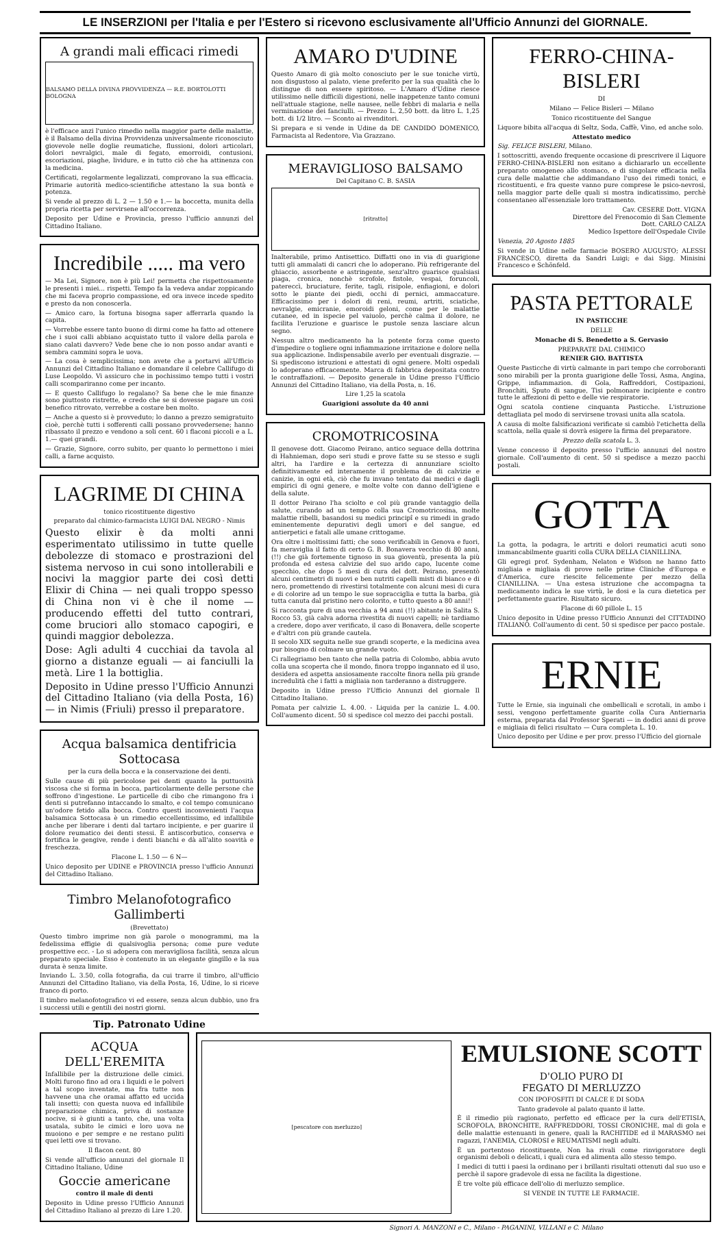LE INSERZIONI per l'Italia e per l'Estero si ricevono esclusivamente all'Ufficio Annunzi del GIORNALE.
A grandi mali efficaci rimedi
BALSAMO DELLA DIVINA PROVVIDENZA — R.E. BORTOLOTTI BOLOGNA
è l'efficace anzi l'unico rimedio nella maggior parte delle malattie, è il Balsamo della divina Provvidenza universalmente riconosciuto giovevole nelle doglie reumatiche, flussioni, dolori articolari, dolori nevralgici, male di fegato, emorroidi, contusioni, escoriazioni, piaghe, lividure, e in tutto ciò che ha attinenza con la medicina.
Certificati, regolarmente legalizzati, comprovano la sua efficacia. Primarie autorità medico-scientifiche attestano la sua bontà e potenza.
Si vende al prezzo di L. 2 — 1.50 e 1.— la boccetta, munita della propria ricetta per servirsene all'occorrenza.
Deposito per Udine e Provincia, presso l'ufficio annunzi del Cittadino Italiano.
Incredibile ..... ma vero
— Ma Lei, Signore, non è più Lei! permetta che rispettosamente le presenti i miei... rispetti. Tempo fa la vedeva andar zoppicando che mi faceva proprio compassione, ed ora invece incede spedito e presto da non conoscerla.
— Amico caro, la fortuna bisogna saper afferrarla quando la capita.
— Vorrebbe essere tanto buono di dirmi come ha fatto ad ottenere che i suoi calli abbiano acquistato tutto il valore della parola e siano calati davvero? Vede bene che io non posso andar avanti e sembra cammini sopra le uova.
— La cosa è semplicissima; non avete che a portarvi all'Ufficio Annunzi del Cittadino Italiano e domandare il celebre Callifugo di Luse Leopoldo. Vi assicuro che in pochissimo tempo tutti i vostri calli scompariranno come per incanto.
— E questo Callifugo lo regalano? Sa bene che le mie finanze sono piuttosto ristrette, e credo che se si dovesse pagare un così benefico ritrovato, verrebbe a costare ben molto.
— Anche a questo si è provveduto; lo danno a prezzo semigratuito cioè, perchè tutti i sofferenti calli possano provvedersene; hanno ribassato il prezzo e vendono a soli cent. 60 i flaconi piccoli e a L. 1.— quei grandi.
— Grazie, Signore, corro subito, per quanto lo permettono i miei calli, a farne acquisto.
LAGRIME DI CHINA
tonico ricostituente digestivo
preparato dal chimico-farmacista LUIGI DAL NEGRO - Nimis
Questo elixir è da molti anni esperimentato utilissimo in tutte quelle debolezze di stomaco e prostrazioni del sistema nervoso in cui sono intollerabili e nocivi la maggior parte dei così detti Elixir di China — nei quali troppo spesso di China non vi è che il nome — producendo effetti del tutto contrari, come bruciori allo stomaco capogiri, e quindi maggior debolezza.
Dose: Agli adulti 4 cucchiai da tavola al giorno a distanze eguali — ai fanciulli la metà. Lire 1 la bottiglia.
Deposito in Udine presso l'Ufficio Annunzi del Cittadino Italiano (via della Posta, 16) — in Nimis (Friuli) presso il preparatore.
Acqua balsamica dentifricia Sottocasa
per la cura della bocca e la conservazione dei denti.
Sulle cause di più pericolose pei denti quanto la puttuosità viscosa che si forma in bocca, particolarmente delle persone che soffrono d'ingestione. Le particelle di cibo che rimangono fra i denti si putrefanno intaccando lo smalto, e col tempo comunicano un'odore fetido alla bocca. Contro questi inconvenienti l'acqua balsamica Sottocasa è un rimedio eccellentissimo, ed infallibile anche per liberare i denti dal tartaro incipiente, e per guarire il dolore reumatico dei denti stessi. È antiscorbutico, conserva e fortifica le gengive, rende i denti bianchi e dà all'alito soavità e freschezza.
Flacone L. 1.50 — 6 N—
Unico deposito per UDINE e PROVINCIA presso l'ufficio Annunzi del Cittadino Italiano.
Timbro Melanofotografico Gallimberti
(Brevettato)
Questo timbro imprime non già parole o monogrammi, ma la fedelissima effigie di qualsivoglia persona; come pure vedute prospettive ecc. - Lo si adopera con meravigliosa facilità, senza alcun preparato speciale. Esso è contenuto in un elegante gingillo e la sua durata è senza limite.
Inviando L. 3.50, colla fotografia, da cui trarre il timbro, all'ufficio Annunzi del Cittadino Italiano, via della Posta, 16, Udine, lo si riceve franco di porto.
Il timbro melanofotografico vi ed essere, senza alcun dubbio, uno fra i successi utili e gentili dei nostri giorni.
Tip. Patronato Udine
AMARO D'UDINE
Questo Amaro di già molto conosciuto per le sue toniche virtù, non disgustoso al palato, viene preferito per la sua qualità che lo distingue di non essere spiritoso. — L'Amaro d'Udine riesce utilissimo nelle difficili digestioni, nelle inappetenze tanto comuni nell'attuale stagione, nelle nausee, nelle febbri di malaria e nella verminazione dei fanciulli. — Prezzo L. 2,50 bott. da litro L. 1,25 bott. di 1/2 litro. — Sconto ai rivenditori.
Si prepara e si vende in Udine da DE CANDIDO DOMENICO, Farmacista al Redentore, Via Grazzano.
MERAVIGLIOSO BALSAMO
Del Capitano C. B. SASIA
[ritratto]
Inalterabile, primo Antisettico. Diffatti ono in via di guarigione tutti gli ammalati di cancri che lo adoperano. Più refrigerante del ghiaccio, assorbente e astringente, senz'altro guarisce qualsiasi piaga, cronica, nonchè scrofole, fistole, vespai, foruncoli, patereccì, bruciature, ferite, tagli, risipole, enfiagioni, e dolori sotto le piante dei piedi, occhi di pernici, ammaccature. Efficacissimo per i dolori di reni, reumi, artriti, sciatiche, nevralgie, emicranie, emoroidi geloni, come per le malattie cutanee, ed in ispecie pel vaiuolo, perchè calma il dolore, ne facilita l'eruzione e guarisce le pustole senza lasciare alcun segno.
Nessun altro medicamento ha la potente forza come questo d'impedire o togliere ogni infiammazione irritazione e dolore nella sua applicazione. Indispensabile averlo per eventuali disgrazie. — Si spediscono istruzioni e attestati di ogni genere. Molti ospedali lo adoperano efficacemente. Marca di fabbrica depositata contro le contraffazioni. — Deposito generale in Udine presso l'Ufficio Annunzi del Cittadino Italiano, via della Posta, n. 16.
Lire 1,25 la scatola
Guarigioni assolute da 40 anni
CROMOTRICOSINA
Il genovese dott. Giacomo Peirano, antico seguace della dottrina di Hahnieman, dopo seri studi e prove fatte su se stesso e sugli altri, ha l'ardire e la certezza di annunziare sciolto definitivamente ed interamente il problema de di calvizie e canizie, in ogni età, ciò che fu invano tentato dai medici e dagli empirici di ogni genere, e molte volte con danno dell'igiene e della salute.
Il dottor Peirano l'ha sciolto e col più grande vantaggio della salute, curando ad un tempo colla sua Cromotricosina, molte malattie ribelli, basandosi su medici principî e su rimedi in grado eminentemente depurativi degli umori e del sangue, ed antierpetici e fatali alle umane crittogame.
Ora oltre i moltissimi fatti; che sono verificabili in Genova e fuori, fa meraviglia il fatto di certo G. B. Bonavera vecchio di 80 anni, (!!) che già fortemente tignoso in sua gioventù, presenta la più profonda ed estesa calvizie del suo arido capo, lucente come specchio, che dopo 5 mesi di cura del dott. Peirano, presentò alcuni centimetri di nuovi e ben nutriti capelli misti di bianco e di nero, promettendo di rivestirsi totalmente con alcuni mesi di cura e di colorire ad un tempo le sue sopracciglia e tutta la barba, già tutta canuta dal pristino nero colorito, e tutto questo a 80 anni!!
Si racconta pure di una vecchia a 94 anni (!!) abitante in Salita S. Rocco 53, già calva adorna rivestita di nuovi capelli; nè tardiamo a credere, dopo aver verificato, il caso di Bonavera, delle scoperte e d'altri con più grande cautela.
Il secolo XIX seguita nelle sue grandi scoperte, e la medicina avea pur bisogno di colmare un grande vuoto.
Ci rallegriamo ben tanto che nella patria di Colombo, abbia avuto colla una scoperta che il mondo, finora troppo ingannato ed il uso, desidera ed aspetta ansiosamente raccolte finora nella più grande incredulità che i fatti a migliaia non tarderanno a distruggere.
Deposito in Udine presso l'Ufficio Annunzi del giornale Il Cittadino Italiano.
Pomata per calvizie L. 4.00. - Liquida per la canizie L. 4.00. Coll'aumento dicent. 50 si spedisce col mezzo dei pacchi postali.
FERRO-CHINA-BISLERI
DI
Milano — Felice Bisleri — Milano
Tonico ricostituente del Sangue
Liquore bibita all'acqua di Seltz, Soda, Caffè, Vino, ed anche solo.
Attestato medico
Sig. FELICE BISLERI, Milano.
I sottoscritti, avendo frequente occasione di prescrivere il Liquore FERRO-CHINA-BISLERI non esitano a dichiararlo un eccellente preparato omogeneo allo stomaco, e di singolare efficacia nella cura delle malattie che addimandano l'uso dei rimedi tonici, e ricostituenti, e fra queste vanno pure comprese le psico-nevrosi, nella maggior parte delle quali si mostra indicatissimo, perchè consentaneo all'essenziale loro trattamento.
Cav. CESERE Dott. VIGNA
Direttore del Frenocomio di San Clemente
Dott. CARLO CALZA
Medico Ispettore dell'Ospedale Civile
Venezia, 20 Agosto 1885
Si vende in Udine nelle farmacie BOSERO AUGUSTO; ALESSI FRANCESCO, diretta da Sandri Luigi; e dai Sigg. Minisini Francesco e Schönfeld.
PASTA PETTORALE
IN PASTICCHE
DELLE
Monache di S. Benedetto a S. Gervasio
PREPARATE DAL CHIMICO
RENIER GIO. BATTISTA
Queste Pasticche di virtù calmante in pari tempo che corroboranti sono mirabili per la pronta guarigione delle Tossi, Asma, Angina, Grippe, infiammazion. di Gola, Raffreddori, Costipazioni, Bronchiti, Sputo di sangue, Tisi polmonare incipiente e contro tutte le affezioni di petto e delle vie respiratorie.
Ogni scatola contiene cinquanta Pasticche. L'istruzione dettagliata pel modo di servirsene trovasi unita alla scatola.
A causa di molte falsificazioni verificate si cambiò l'etichetta della scattola, nella quale si dovrà esigere la firma del preparatore.
Prezzo della scatola L. 3.
Venne concesso il deposito presso l'ufficio annunzi del nostro giornale. Coll'aumento di cent. 50 si spedisce a mezzo pacchi postali.
GOTTA
La gotta, la podagra, le artriti e dolori reumatici acuti sono immancabilmente guariti colla CURA DELLA CIANILLINA.
Gli egregi prof. Sydenham, Nelaton e Widson ne hanno fatto migliaia e migliaia di prove nelle prime Cliniche d'Europa e d'America, cure riescite felicemente per mezzo della CIANILLINA. — Una estesa istruzione che accompagna ta medicamento indica le sue virtù, le dosi e la cura dietetica per perfettamente guarire. Risultato sicuro.
Flacone di 60 pillole L. 15
Unico deposito in Udine presso l'Ufficio Annunzi del CITTADINO ITALIANO. Coll'aumento di cent. 50 si spedisce per pacco postale.
ERNIE
Tutte le Ernie, sia inguinali che ombellicali e scrotali, in ambo i sessi, vengono perfettamente guarite colla Cura Antiernaria esterna, preparata dal Professor Sperati — in dodici anni di prove e migliaia di felici risultato — Cura completa L. 10.
Unico deposito per Udine e per prov. presso l'Ufficio del giornale
ACQUA DELL'EREMITA
Infallibile per la distruzione delle cimici. Molti furono fino ad ora i liquidi e le polveri a tal scopo inventate, ma fra tutte non havvene una che oramai affatto ed uccida tali insetti; con questa nuova ed infallibile preparazione chimica, priva di sostanze nocive, si è giunti a tanto, che, una volta usatala, subito le cimici e loro uova ne muoiono e per sempre e ne restano puliti quei letti ove si trovano.
Il flacon cent. 80
Si vende all'ufficio annunzi del giornale Il Cittadino Italiano, Udine
Goccie americane
contro il male di denti
Deposito in Udine presso l'Ufficio Annunzi del Cittadino Italiano al prezzo di Lire 1.20.
[pescatore con merluzzo]
EMULSIONE SCOTT
D'OLIO PURO DI
FEGATO DI MERLUZZO
CON IPOFOSFITI DI CALCE E DI SODA
Tanto gradevole al palato quanto il latte.
È il rimedio più ragionato, perfetto ed efficace per la cura dell'ETISIA, SCROFOLA, BRONCHITE, RAFFREDDORI, TOSSI CRONICHE, mal di gola e delle malattie estenuanti in genere, quali la RACHITIDE ed il MARASMO nei ragazzi, l'ANEMIA, CLOROSI e REUMATISMI negli adulti.
È un portentoso ricostituente, Non ha rivali come rinvigoratore degli organismi deboli o delicati, i quali cura ed alimenta allo stesso tempo.
I medici di tutti i paesi la ordinano per i brillanti risultati ottenuti dal suo uso e perchè il sapore gradevole di essa ne facilita la digestione.
È tre volte più efficace dell'olio di merluzzo semplice.
SI VENDE IN TUTTE LE FARMACIE.
Signori A. MANZONI e C., Milano - PAGANINI, VILLANI e C. Milano